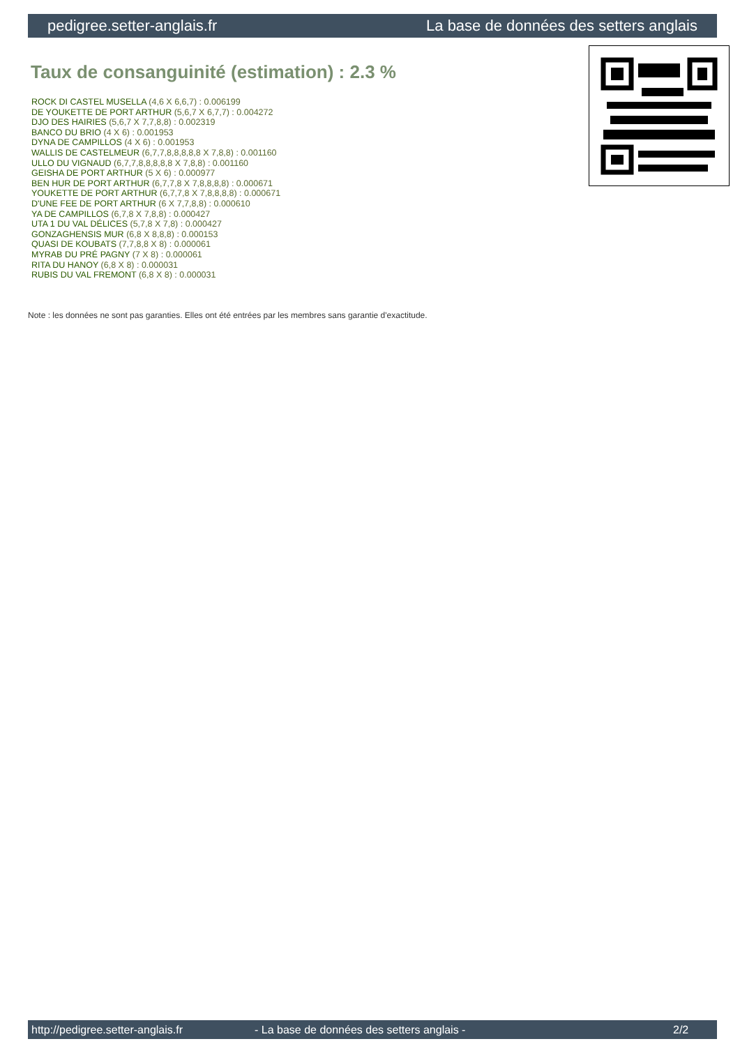pedigree.setter-anglais.fr La base de données des setters anglais
Taux de consanguinité (estimation) : 2.3 %
ROCK DI CASTEL MUSELLA (4,6 X 6,6,7) : 0.006199
DE YOUKETTE DE PORT ARTHUR (5,6,7 X 6,7,7) : 0.004272
DJO DES HAIRIES (5,6,7 X 7,7,8,8) : 0.002319
BANCO DU BRIO (4 X 6) : 0.001953
DYNA DE CAMPILLOS (4 X 6) : 0.001953
WALLIS DE CASTELMEUR (6,7,7,8,8,8,8,8 X 7,8,8) : 0.001160
ULLO DU VIGNAUD (6,7,7,8,8,8,8,8 X 7,8,8) : 0.001160
GEISHA DE PORT ARTHUR (5 X 6) : 0.000977
BEN HUR DE PORT ARTHUR (6,7,7,8 X 7,8,8,8,8) : 0.000671
YOUKETTE DE PORT ARTHUR (6,7,7,8 X 7,8,8,8,8) : 0.000671
D'UNE FEE DE PORT ARTHUR (6 X 7,7,8,8) : 0.000610
YA DE CAMPILLOS (6,7,8 X 7,8,8) : 0.000427
UTA 1 DU VAL DÉLICES (5,7,8 X 7,8) : 0.000427
GONZAGHENSIS MUR (6,8 X 8,8,8) : 0.000153
QUASI DE KOUBATS (7,7,8,8 X 8) : 0.000061
MYRAB DU PRÉ PAGNY (7 X 8) : 0.000061
RITA DU HANOY (6,8 X 8) : 0.000031
RUBIS DU VAL FREMONT (6,8 X 8) : 0.000031
Note : les données ne sont pas garanties. Elles ont été entrées par les membres sans garantie d'exactitude.
http://pedigree.setter-anglais.fr - La base de données des setters anglais - 2/2